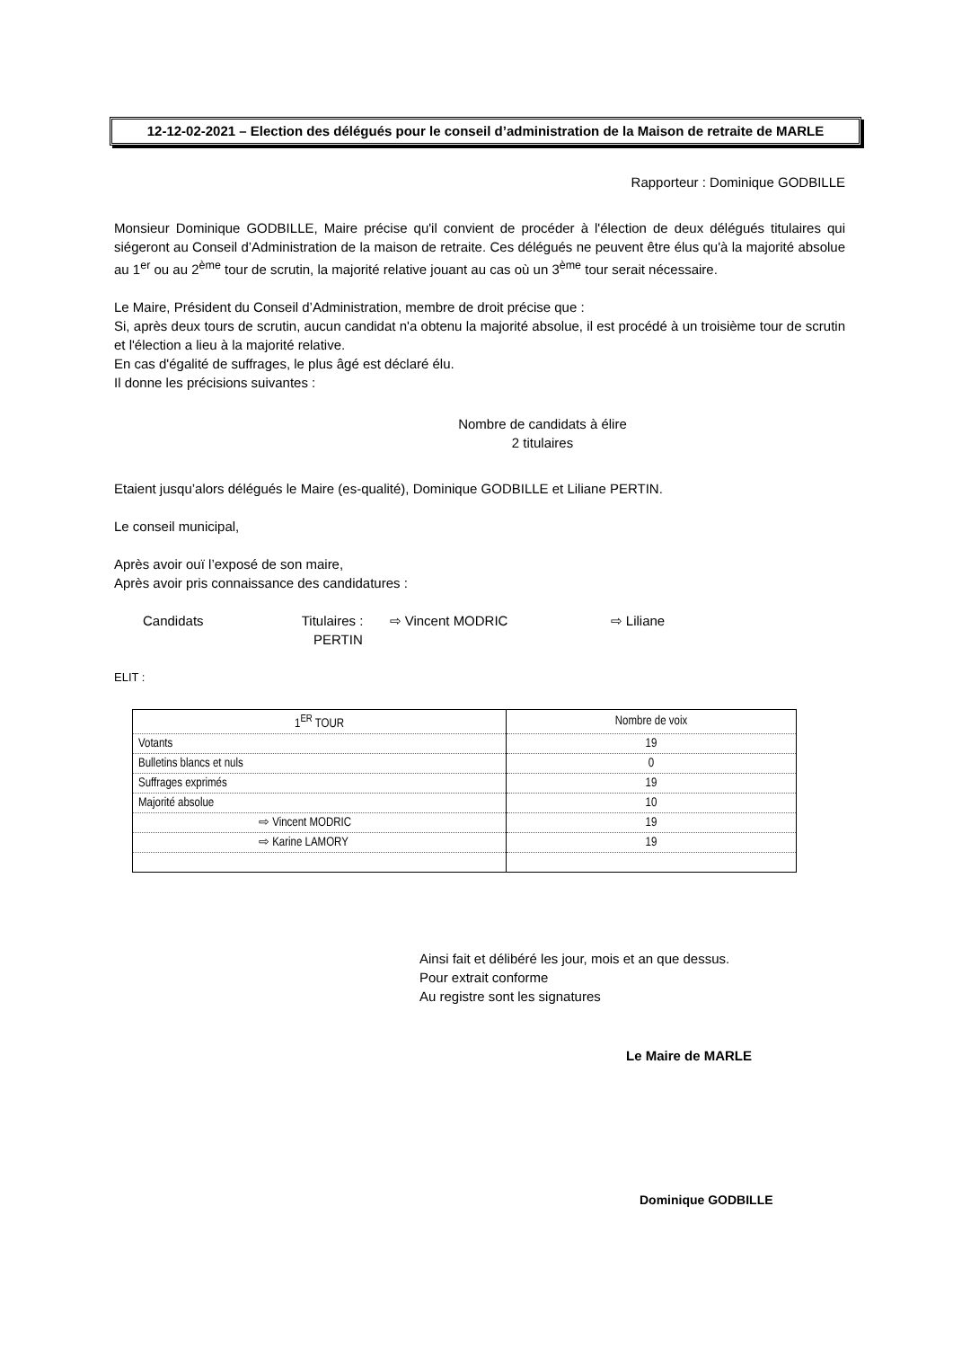12-12-02-2021 – Election des délégués pour le conseil d’administration de la Maison de retraite de MARLE
Rapporteur : Dominique GODBILLE
Monsieur Dominique GODBILLE, Maire précise qu'il convient de procéder à l'élection de deux délégués titulaires qui siégeront au Conseil d’Administration de la maison de retraite. Ces délégués ne peuvent être élus qu'à la majorité absolue au 1<sup>er</sup> ou au 2<sup>ème</sup> tour de scrutin, la majorité relative jouant au cas où un 3<sup>ème</sup> tour serait nécessaire.
Le Maire, Président du Conseil d’Administration, membre de droit précise que :
Si, après deux tours de scrutin, aucun candidat n'a obtenu la majorité absolue, il est procédé à un troisième tour de scrutin et l'élection a lieu à la majorité relative.
En cas d'égalité de suffrages, le plus âgé est déclaré élu.
Il donne les précisions suivantes :
Nombre de candidats à élire
2 titulaires
Etaient jusqu’alors délégués le Maire (es-qualité), Dominique GODBILLE et Liliane PERTIN.
Le conseil municipal,
Après avoir ouï l’exposé de son maire,
Après avoir pris connaissance des candidatures :
Candidats Titulaires : ⇨ Vincent MODRIC ⇨ Liliane
PERTIN
ELIT :
| 1<sup>ER</sup> TOUR | Nombre de voix |
| Votants | 19 |
| Bulletins blancs et nuls | 0 |
| Suffrages exprimés | 19 |
| Majorité absolue | 10 |
| ⇨ Vincent MODRIC | 19 |
| ⇨ Karine LAMORY | 19 |
Ainsi fait et délibéré les jour, mois et an que dessus.
Pour extrait conforme
Au registre sont les signatures
Le Maire de MARLE
Dominique GODBILLE